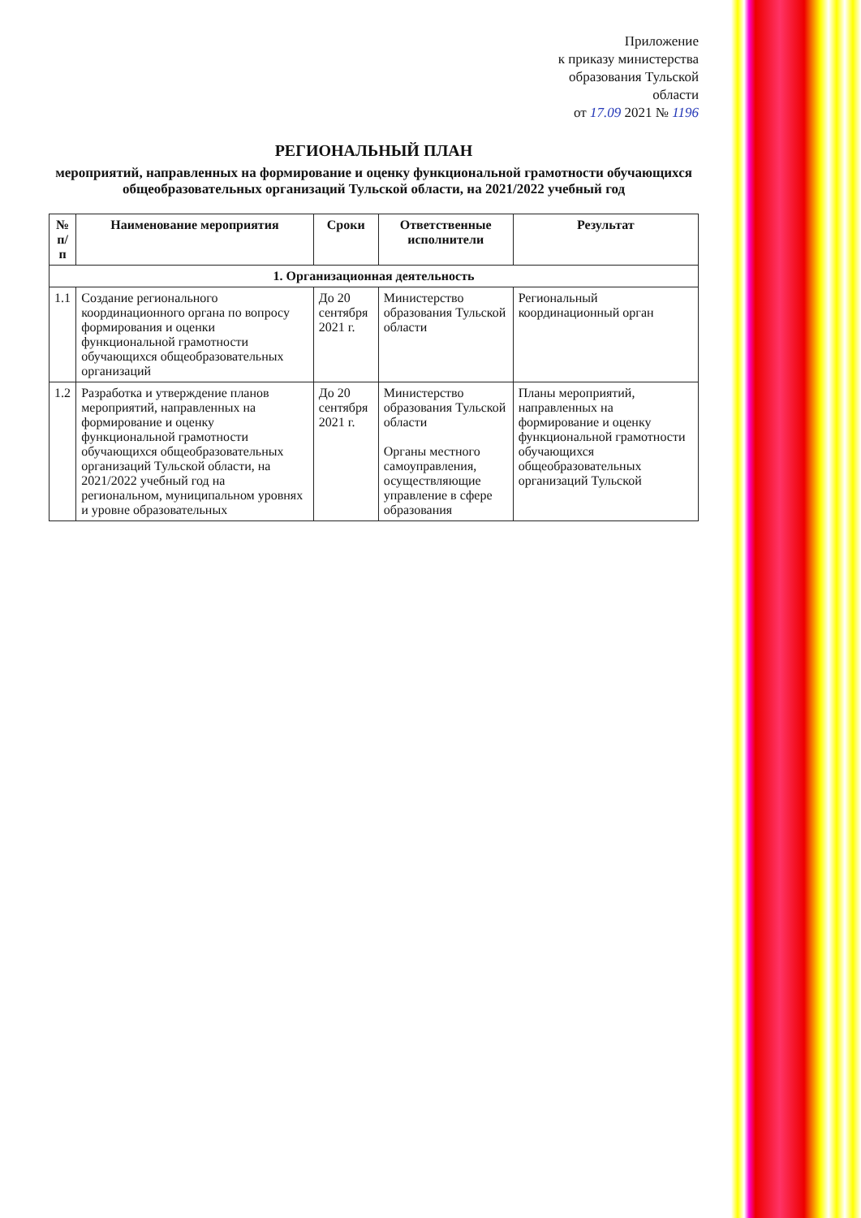Приложение
к приказу министерства
образования Тульской
области
от 17.09 2021 № 1196
РЕГИОНАЛЬНЫЙ ПЛАН
мероприятий, направленных на формирование и оценку функциональной грамотности обучающихся общеобразовательных организаций Тульской области, на 2021/2022 учебный год
| № п/п | Наименование мероприятия | Сроки | Ответственные исполнители | Результат |
| --- | --- | --- | --- | --- |
| 1. Организационная деятельность | | | | |
| 1.1 | Создание регионального координационного органа по вопросу формирования и оценки функциональной грамотности обучающихся общеобразовательных организаций | До 20 сентября 2021 г. | Министерство образования Тульской области | Региональный координационный орган |
| 1.2 | Разработка и утверждение планов мероприятий, направленных на формирование и оценку функциональной грамотности обучающихся общеобразовательных организаций Тульской области, на 2021/2022 учебный год на региональном, муниципальном уровнях и уровне образовательных | До 20 сентября 2021 г. | Министерство образования Тульской области Органы местного самоуправления, осуществляющие управление в сфере образования | Планы мероприятий, направленных на формирование и оценку функциональной грамотности обучающихся общеобразовательных организаций Тульской |